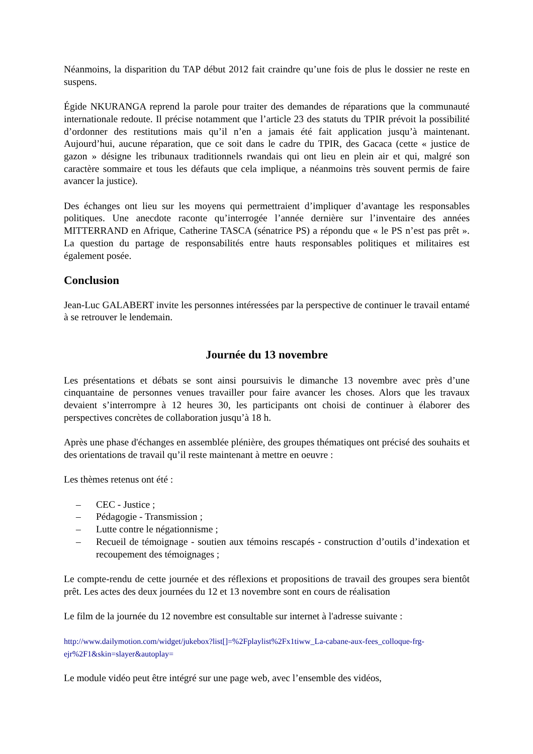Néanmoins, la disparition du TAP début 2012 fait craindre qu’une fois de plus le dossier ne reste en suspens.
Égide NKURANGA reprend la parole pour traiter des demandes de réparations que la communauté internationale redoute. Il précise notamment que l’article 23 des statuts du TPIR prévoit la possibilité d’ordonner des restitutions mais qu’il n’en a jamais été fait application jusqu’à maintenant. Aujourd’hui, aucune réparation, que ce soit dans le cadre du TPIR, des Gacaca (cette « justice de gazon » désigne les tribunaux traditionnels rwandais qui ont lieu en plein air et qui, malgré son caractère sommaire et tous les défauts que cela implique, a néanmoins très souvent permis de faire avancer la justice).
Des échanges ont lieu sur les moyens qui permettraient d’impliquer d’avantage les responsables politiques. Une anecdote raconte qu’interrogée l’année dernière sur l’inventaire des années MITTERRAND en Afrique, Catherine TASCA (sénatrice PS) a répondu que « le PS n’est pas prêt ». La question du partage de responsabilités entre hauts responsables politiques et militaires est également posée.
Conclusion
Jean-Luc GALABERT invite les personnes intéressées par la perspective de continuer le travail entamé à se retrouver le lendemain.
Journée du 13 novembre
Les présentations et débats se sont ainsi poursuivis le dimanche 13 novembre avec près d’une cinquantaine de personnes venues travailler pour faire avancer les choses. Alors que les travaux devaient s’interrompre à 12 heures 30, les participants ont choisi de continuer à élaborer des perspectives concrètes de collaboration jusqu’à 18 h.
Après une phase d'échanges en assemblée plénière, des groupes thématiques ont précisé des souhaits et des orientations de travail qu’il reste maintenant à mettre en oeuvre :
Les thèmes retenus ont été :
– CEC - Justice ;
– Pédagogie - Transmission ;
– Lutte contre le négationnisme ;
– Recueil de témoignage - soutien aux témoins rescapés - construction d’outils d’indexation et recoupement des témoignages ;
Le compte-rendu de cette journée et des réflexions et propositions de travail des groupes sera bientôt prêt. Les actes des deux journées du 12 et 13 novembre sont en cours de réalisation
Le film de la journée du 12 novembre est consultable sur internet à l'adresse suivante :
http://www.dailymotion.com/widget/jukebox?list[]=%2Fplaylist%2Fx1tiww_La-cabane-aux-fees_colloque-frg-ejr%2F1&skin=slayer&autoplay=
Le module vidéo peut être intégré sur une page web, avec l’ensemble des vidéos,